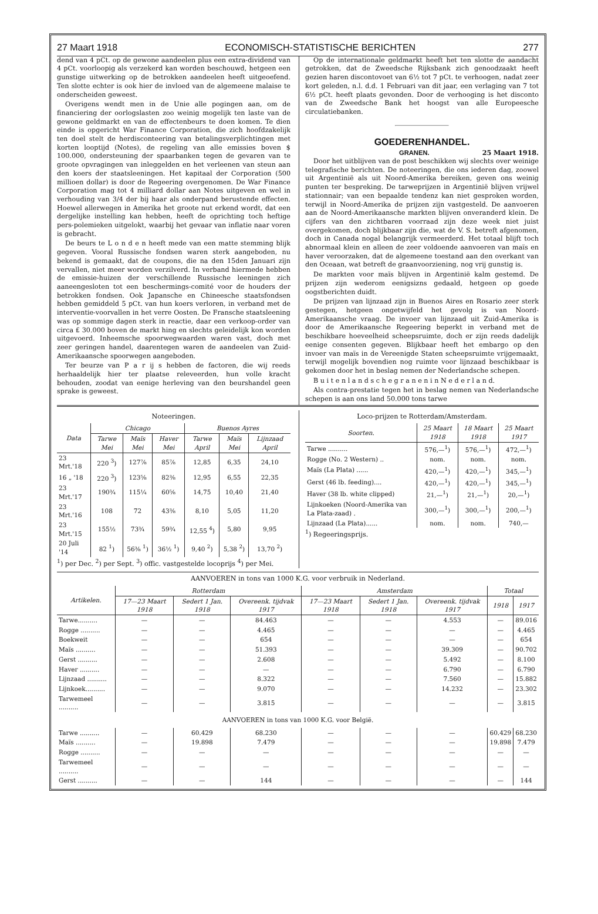27 Maart 1918 ECONOMISCH-STATISTISCHE BERICHTEN 277
dend van 4 pCt. op de gewone aandeelen plus een extra-dividend van 4 pCt. voorloopig als verzekerd kan worden beschouwd, hetgeen een gunstige uitwerking op de betrokken aandeelen heeft uitgeoefend. Ten slotte echter is ook hier de invloed van de algemeene malaise te onderscheiden geweest.
Overigens wendt men in de Unie alle pogingen aan, om de financiering der oorlogslasten zoo weinig mogelijk ten laste van de gewone geldmarkt en van de effectenbeurs te doen komen. Te dien einde is opgericht War Finance Corporation, die zich hoofdzakelijk ten doel stelt de herdisconteering van betalingsverplichtingen met korten looptijd (Notes), de regeling van alle emissies boven $ 100.000, ondersteuning der spaarbanken tegen de gevaren van te groote opvragingen van inleggelden en het verleenen van steun aan den koers der staatsleeningen. Het kapitaal der Corporation (500 millioen dollar) is door de Regeering overgenomen. De War Finance Corporation mag tot 4 milliard dollar aan Notes uitgeven en wel in verhouding van 3/4 der bij haar als onderpand berustende effecten. Hoewel allerwegen in Amerika het groote nut erkend wordt, dat een dergelijke instelling kan hebben, heeft de oprichting toch heftige pers-polemieken uitgelokt, waarbij het gevaar van inflatie naar voren is gebracht.
De beurs te L o n d e n heeft mede van een matte stemming blijk gegeven. Vooral Russische fondsen waren sterk aangeboden, nu bekend is gemaakt, dat de coupons, die na den 15den Januari zijn vervallen, niet meer worden verzilverd. In verband hiermede hebben de emissie-huizen der verschillende Russische leeningen zich aaneengesloten tot een beschermings-comité voor de houders der betrokken fondsen. Ook Japansche en Chineesche staatsfondsen hebben gemiddeld 5 pCt. van hun koers verloren, in verband met de interventie-voorvallen in het verre Oosten. De Fransche staatsleening was op sommige dagen sterk in reactie, daar een verkoop-order van circa £ 30.000 boven de markt hing en slechts geleidelijk kon worden uitgevoerd. Inheemsche spoorwegwaarden waren vast, doch met zeer geringen handel, daarentegen waren de aandeelen van Zuid-Amerikaansche spoorwegen aangeboden.
Ter beurze van P a r ij s hebben de factoren, die wij reeds herhaaldelijk hier ter plaatse releveerden, hun volle kracht behouden, zoodat van eenige herleving van den beurshandel geen sprake is geweest.
Op de internationale geldmarkt heeft het ten slotte de aandacht getrokken, dat de Zweedsche Rijksbank zich genoodzaakt heeft gezien haren discontovoet van 6½ tot 7 pCt. te verhoogen, nadat zeer kort geleden, n.l. d.d. 1 Februari van dit jaar, een verlaging van 7 tot 6½ pCt. heeft plaats gevonden. Door de verhooging is het disconto van de Zweedsche Bank het hoogst van alle Europeesche circulatiebanken.
GOEDERENHANDEL.
GRANEN. 25 Maart 1918.
Door het uitblijven van de post beschikken wij slechts over weinige telegrafische berichten. De noteeringen, die ons iederen dag, zoowel uit Argentinië als uit Noord-Amerika bereiken, geven ons weinig punten ter bespreking. De tarweprijzen in Argentinië blijven vrijwel stationnair; van een bepaalde tendenz kan niet gesproken worden, terwijl in Noord-Amerika de prijzen zijn vastgesteld. De aanvoeren aan de Noord-Amerikaansche markten blijven onveranderd klein. De cijfers van den zichtbaren voorraad zijn deze week niet juist overgekomen, doch blijkbaar zijn die, wat de V. S. betreft afgenomen, doch in Canada nogal belangrijk vermeerderd. Het totaal blijft toch abnormaal klein en alleen de zeer voldoende aanvoeren van maïs en haver veroorzaken, dat de algemeene toestand aan den overkant van den Oceaan, wat betreft de graanvoorziening, nog vrij gunstig is.
De markten voor maïs blijven in Argentinië kalm gestemd. De prijzen zijn wederom eenigsizns gedaald, hetgeen op goede oogstberichten duidt.
De prijzen van lijnzaad zijn in Buenos Aires en Rosario zeer sterk gestegen, hetgeen ongetwijfeld het gevolg is van Noord-Amerikaansche vraag. De invoer van lijnzaad uit Zuid-Amerika is door de Amerikaansche Regeering beperkt in verband met de beschikbare hoeveelheid scheepsruimte, doch er zijn reeds dadelijk eenige consenten gegeven. Blijkbaar heeft het embargo op den invoer van maïs in de Vereenigde Staten scheepsruimte vrijgemaakt, terwijl mogelijk bovendien nog ruimte voor lijnzaad beschikbaar is gekomen door het in beslag nemen der Nederlandsche schepen.
B u i t e n l a n d s c h e g r a n e n i n N e d e r l a n d.
Als contra-prestatie tegen het in beslag nemen van Nederlandsche schepen is aan ons land 50.000 tons tarwe
Noteeringen.
| Data | Chicago | | | Buenos Ayres | | |
| --- | --- | --- | --- | --- | --- | --- |
| | Tarwe Mei | Maïs Mei | Haver Mei | Tarwe April | Maïs Mei | Lijnzaad April |
| 23 Mrt.'18 | 220 <sup>3</sup>) | 127⅞ | 85⅞ | 12,85 | 6,35 | 24,10 |
| 16 „ '18 | 220 <sup>3</sup>) | 123⅝ | 82⅜ | 12,95 | 6,55 | 22,35 |
| 23 Mrt.'17 | 190¾ | 115¼ | 60⅝ | 14,75 | 10,40 | 21,40 |
| 23 Mrt.'16 | 108 | 72 | 43⅜ | 8,10 | 5,05 | 11,20 |
| 23 Mrt.'15 | 155½ | 73¾ | 59¾ | 12,55 <sup>4</sup>) | 5,80 | 9,95 |
| 20 Juli '14 | 82 <sup>1</sup>) | 56⅜ <sup>1</sup>) | 36½ <sup>1</sup>) | 9,40 <sup>2</sup>) | 5,38 <sup>2</sup>) | 13,70 <sup>2</sup>) |
<sup>1</sup>) per Dec. <sup>2</sup>) per Sept. <sup>3</sup>) offic. vastgestelde locoprijs <sup>4</sup>) per Mei.
Loco-prijzen te Rotterdam/Amsterdam.
| Soorten. | 25 Maart 1918 | 18 Maart 1918 | 25 Maart 1917 |
| --- | --- | --- | --- |
| Tarwe .......... | 576,—<sup>1</sup>) | 576,—<sup>1</sup>) | 472,—<sup>1</sup>) |
| Rogge (No. 2 Western) .. | nom. | nom. | nom. |
| Maïs (La Plata) ...... | 420,—<sup>1</sup>) | 420,—<sup>1</sup>) | 345,—<sup>1</sup>) |
| Gerst (46 lb. feeding).... | 420,—<sup>1</sup>) | 420,—<sup>1</sup>) | 345,—<sup>1</sup>) |
| Haver (38 lb. white clipped) | 21,—<sup>1</sup>) | 21,—<sup>1</sup>) | 20,—<sup>1</sup>) |
| Lijnkoeken (Noord-Amerika van La Plata-zaad) . | 300,—<sup>1</sup>) | 300,—<sup>1</sup>) | 200,—<sup>1</sup>) |
| Lijnzaad (La Plata)...... | nom. | nom. | 740,— |
<sup>1</sup>) Regeeringsprijs.
AANVOEREN in tons van 1000 K.G. voor verbruik in Nederland.
| Artikelen. | Rotterdam | | | Amsterdam | | | Totaal | |
| --- | --- | --- | --- | --- | --- | --- | --- | --- |
| | 17—23 Maart 1918 | Sedert 1 Jan. 1918 | Overeenk. tijdvak 1917 | 17—23 Maart 1918 | Sedert 1 Jan. 1918 | Overeenk. tijdvak 1917 | 1918 | 1917 |
| Tarwe.......... | — | — | 84.463 | — | — | 4.553 | — | 89.016 |
| Rogge .......... | — | — | 4.465 | — | — | — | — | 4.465 |
| Boekweit | — | — | 654 | — | — | — | — | 654 |
| Maïs .......... | — | — | 51.393 | — | — | 39.309 | — | 90.702 |
| Gerst .......... | — | — | 2.608 | — | — | 5.492 | — | 8.100 |
| Haver .......... | — | — | — | — | — | 6.790 | — | 6.790 |
| Lijnzaad .......... | — | — | 8.322 | — | — | 7.560 | — | 15.882 |
| Lijnkoek.......... | — | — | 9.070 | — | — | 14.232 | — | 23.302 |
| Tarwemeel .......... | — | — | 3.815 | — | — | — | — | 3.815 |
| AANVOEREN in tons van 1000 K.G. voor België. | | | | | | | | |
| Tarwe .......... | — | 60.429 | 68.230 | — | — | — | 60.429 | 68.230 |
| Maïs .......... | — | 19.898 | 7.479 | — | — | — | 19.898 | 7.479 |
| Rogge .......... | — | — | — | — | — | — | — | — |
| Tarwemeel .......... | — | — | — | — | — | — | — | — |
| Gerst .......... | — | — | 144 | — | — | — | — | 144 |